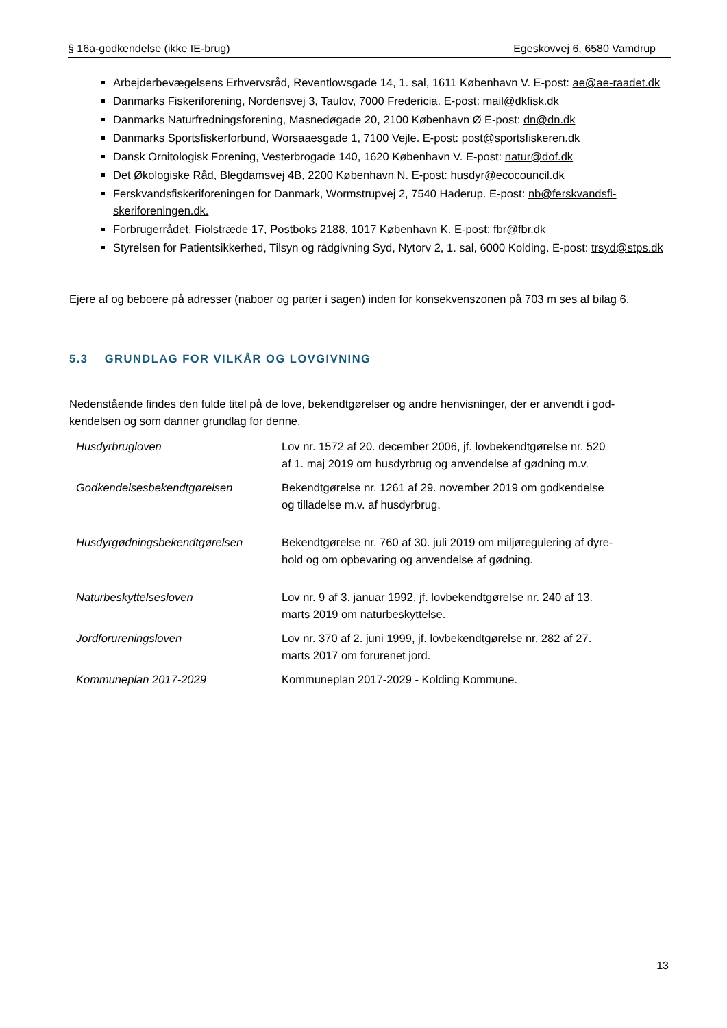§ 16a-godkendelse (ikke IE-brug) Egeskovvej 6, 6580 Vamdrup
Arbejderbevægelsens Erhvervsråd, Reventlowsgade 14, 1. sal, 1611 København V. E-post: ae@ae-raadet.dk
Danmarks Fiskeriforening, Nordensvej 3, Taulov, 7000 Fredericia. E-post: mail@dkfisk.dk
Danmarks Naturfredningsforening, Masnedøgade 20, 2100 København Ø E-post: dn@dn.dk
Danmarks Sportsfiskerforbund, Worsaaesgade 1, 7100 Vejle. E-post: post@sportsfiskeren.dk
Dansk Ornitologisk Forening, Vesterbrogade 140, 1620 København V. E-post: natur@dof.dk
Det Økologiske Råd, Blegdamsvej 4B, 2200 København N. E-post: husdyr@ecocouncil.dk
Ferskvandsfiskeriforeningen for Danmark, Wormstrupvej 2, 7540 Haderup. E-post: nb@ferskvandsfi-skeriforeningen.dk.
Forbrugerrådet, Fiolstræde 17, Postboks 2188, 1017 København K. E-post: fbr@fbr.dk
Styrelsen for Patientsikkerhed, Tilsyn og rådgivning Syd, Nytorv 2, 1. sal, 6000 Kolding. E-post: trsyd@stps.dk
Ejere af og beboere på adresser (naboer og parter i sagen) inden for konsekvenszonen på 703 m ses af bilag 6.
5.3 GRUNDLAG FOR VILKÅR OG LOVGIVNING
Nedenstående findes den fulde titel på de love, bekendtgørelser og andre henvisninger, der er anvendt i god-kendelsen og som danner grundlag for denne.
| Husdyrbrugloven | Lov nr. 1572 af 20. december 2006, jf. lovbekendtgørelse nr. 520 af 1. maj 2019 om husdyrbrug og anvendelse af gødning m.v. |
| Godkendelsesbekendtgørelsen | Bekendtgørelse nr. 1261 af 29. november 2019 om godkendelse og tilladelse m.v. af husdyrbrug. |
| Husdyrgødningsbekendtgørelsen | Bekendtgørelse nr. 760 af 30. juli 2019 om miljøregulering af dyre- hold og om opbevaring og anvendelse af gødning. |
| Naturbeskyttelsesloven | Lov nr. 9 af 3. januar 1992, jf. lovbekendtgørelse nr. 240 af 13. marts 2019 om naturbeskyttelse. |
| Jordforureningsloven | Lov nr. 370 af 2. juni 1999, jf. lovbekendtgørelse nr. 282 af 27. marts 2017 om forurenet jord. |
| Kommuneplan 2017-2029 | Kommuneplan 2017-2029 - Kolding Kommune. |
13